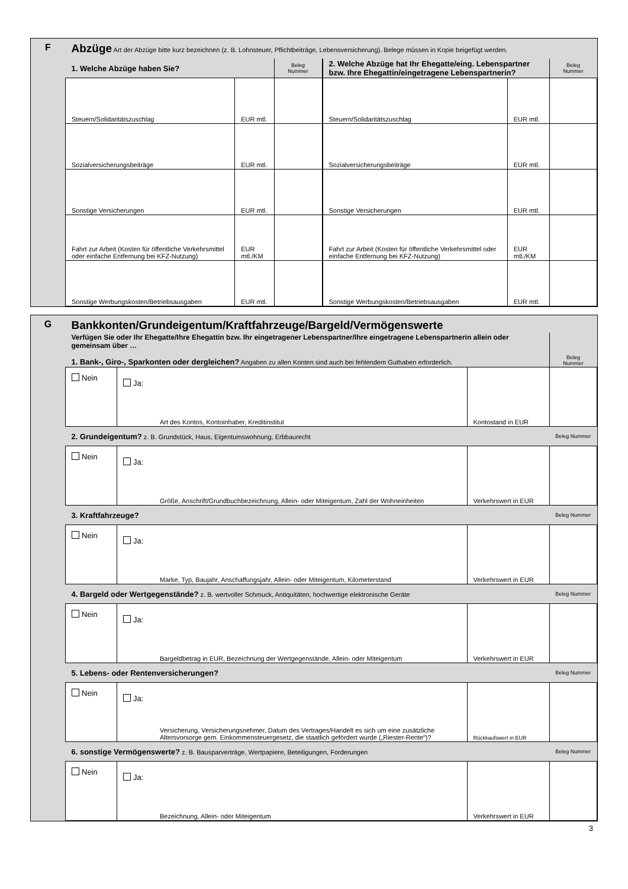| F | Abzüge Art der Abzüge bitte kurz bezeichnen (z. B. Lohnsteuer, Pflichtbeiträge, Lebensversicherung). Belege müssen in Kopie beigefügt werden. | | | | | |
| | 1. Welche Abzüge haben Sie? | | Beleg Nummer | 2. Welche Abzüge hat Ihr Ehegatte/eing. Lebenspartner bzw. Ihre Ehegattin/eingetragene Lebenspartnerin? | | Beleg Nummer |
| | Steuern/Solidaritätszuschlag | EUR mtl. | | Steuern/Solidaritätszuschlag | EUR mtl. | |
| | Sozialversicherungsbeiträge | EUR mtl. | | Sozialversicherungsbeiträge | EUR mtl. | |
| | Sonstige Versicherungen | EUR mtl. | | Sonstige Versicherungen | EUR mtl. | |
| | Fahrt zur Arbeit (Kosten für öffentliche Verkehrsmittel oder einfache Entfernung bei KFZ-Nutzung) | EUR mtl./KM | | Fahrt zur Arbeit (Kosten für öffentliche Verkehrsmittel oder einfache Entfernung bei KFZ-Nutzung) | EUR mtl./KM | |
| | Sonstige Werbungskosten/Betriebsausgaben | EUR mtl. | | Sonstige Werbungskosten/Betriebsausgaben | EUR mtl. | |
| G | Bankkonten/Grundeigentum/Kraftfahrzeuge/Bargeld/Vermögenswerte | | | |
| | Verfügen Sie oder Ihr Ehegatte/Ihre Ehegattin bzw. Ihr eingetragener Lebenspartner/Ihre eingetragene Lebenspartnerin allein oder gemeinsam über … | | | Beleg Nummer |
| | 1. Bank-, Giro-, Sparkonten oder dergleichen? Angaben zu allen Konten sind auch bei fehlendem Guthaben erforderlich. | | | |
| | Nein | Ja: Art des Kontos, Kontoinhaber, Kreditinstitut | Kontostand in EUR | |
| | 2. Grundeigentum? z. B. Grundstück, Haus, Eigentumswohnung, Erbbaurecht | | | Beleg Nummer |
| | Nein | Ja: Größe, Anschrift/Grundbuchbezeichnung, Allein- oder Miteigentum, Zahl der Wohneinheiten | Verkehrswert in EUR | |
| | 3. Kraftfahrzeuge? | | | Beleg Nummer |
| | Nein | Ja: Marke, Typ, Baujahr, Anschaffungsjahr, Allein- oder Miteigentum, Kilometerstand | Verkehrswert in EUR | |
| | 4. Bargeld oder Wertgegenstände? z. B. wertvoller Schmuck, Antiquitäten, hochwertige elektronische Geräte | | | Beleg Nummer |
| | Nein | Ja: Bargeldbetrag in EUR, Bezeichnung der Wertgegenstände, Allein- oder Miteigentum | Verkehrswert in EUR | |
| | 5. Lebens- oder Rentenversicherungen? | | | Beleg Nummer |
| | Nein | Ja: Versicherung, Versicherungsnehmer, Datum des Vertrages/Handelt es sich um eine zusätzliche Altersvorsorge gem. Einkommensteuergesetz, die staatlich gefördert wurde („Riester-Rente“)? | Rückkaufswert in EUR | |
| | 6. sonstige Vermögenswerte? z. B. Bausparverträge, Wertpapiere, Beteiligungen, Forderungen | | | Beleg Nummer |
| | Nein | Ja: Bezeichnung, Allein- oder Miteigentum | Verkehrswert in EUR | |
3